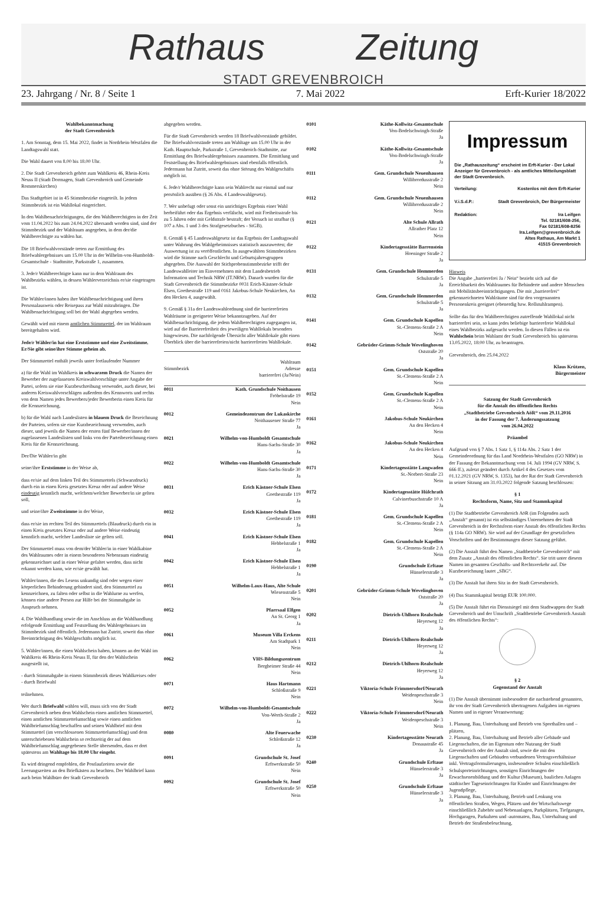Rathaus Zeitung
STADT GREVENBROICH
23. Jahrgang / Nr. 8 / Seite 1 7. Mai 2022 Erft-Kurier 18/2022
Wahlbekanntmachung
der Stadt Grevenbroich
1. Am Sonntag, dem 15. Mai 2022, findet in Nordrhein-Westfalen die Landtagswahl statt.
Die Wahl dauert von 8.00 bis 18.00 Uhr.
2. Die Stadt Grevenbroich gehört zum Wahlkreis 46, Rhein-Kreis Neuss II (Stadt Dormagen, Stadt Grevenbroich und Gemeinde Rommerskirchen)
Das Stadtgebiet ist in 45 Stimmbezirke eingeteilt. In jedem Stimmbezirk ist ein Wahllokal eingerichtet.
In den Wahlbenachrichtigungen, die den Wahlberechtigten in der Zeit vom 11.04.2022 bis zum 24.04.2022 übersandt worden sind, sind der Stimmbezirk und der Wahlraum angegeben, in dem der/die Wahlberechtigte zu wählen hat.
Die 18 Briefwahlvorstände treten zur Ermittlung des Briefwahlergebnisses um 15.00 Uhr in der Wilhelm-von-Humboldt-Gesamtschule - Stadtmitte, Parkstraße 1, zusammen.
3. Jede/r Wahlberechtigte kann nur in dem Wahlraum des Wahlbezirks wählen, in dessen Wählerverzeichnis er/sie eingetragen ist.
Die Wähler/innen haben ihre Wahlbenachrichtigung und ihren Personalausweis oder Reisepass zur Wahl mitzubringen. Die Wahlbenachrichtigung soll bei der Wahl abgegeben werden.
Gewählt wird mit einem amtlichen Stimmzettel, der im Wahlraum bereitgehalten wird.
Jede/r Wähler/in hat eine Erststimme und eine Zweitstimme. Er/Sie gibt seine/ihre Stimme geheim ab.
Der Stimmzettel enthält jeweils unter fortlaufender Nummer
a) für die Wahl im Wahlkreis in schwarzem Druck die Namen der Bewerber der zugelassenen Kreiswahlvorschläge unter Angabe der Partei, sofern sie eine Kurzbeschreibung verwendet, auch dieser, bei anderen Kreiswahlvorschlägen außerdem des Kennworts und rechts von dem Namen jedes Bewerbers/jeder Bewerberin einen Kreis für die Kennzeichnung,
b) für die Wahl nach Landeslisten in blauem Druck die Bezeichnung der Parteien, sofern sie eine Kurzbezeichnung verwenden, auch dieser, und jeweils die Namen der ersten fünf Bewerber/innen der zugelassenen Landeslisten und links von der Parteibezeichnung einen Kreis für die Kennzeichnung.
Der/Die Wähler/in gibt
seine/ihre Erststimme in der Weise ab,
dass er/sie auf dem linken Teil des Stimmzettels (Schwarzdruck) durch ein in einen Kreis gesetztes Kreuz oder auf andere Weise eindeutig kenntlich macht, welchem/welcher Bewerber/in sie gelten soll,
und seine/ihre Zweitstimme in der Weise,
dass er/sie im rechten Teil des Stimmzettels (Blaudruck) durch ein in einen Kreis gesetztes Kreuz oder auf andere Weise eindeutig kenntlich macht, welcher Landesliste sie gelten soll.
Der Stimmzettel muss von dem/der Wähler/in in einer Wahlkabine des Wahlraumes oder in einem besonderen Nebenraum eindeutig gekennzeichnet und in einer Weise gefaltet werden, dass nicht erkannt werden kann, wie er/sie gewählt hat.
Wähler/innen, die des Lesens unkundig sind oder wegen einer körperlichen Behinderung gehindert sind, den Stimmzettel zu kennzeichnen, zu falten oder selbst in die Wahlurne zu werfen, können eine andere Person zur Hilfe bei der Stimmabgabe in Anspruch nehmen.
4. Die Wahlhandlung sowie die im Anschluss an die Wahlhandlung erfolgende Ermittlung und Feststellung des Wahlergebnisses im Stimmbezirk sind öffentlich. Jedermann hat Zutritt, soweit das ohne Beeinträchtigung des Wahlgeschäfts möglich ist.
5. Wähler/innen, die einen Wahlschein haben, können an der Wahl im Wahlkreis 46 Rhein-Kreis Neuss II, für den der Wahlschein ausgestellt ist,
- durch Stimmabgabe in einem Stimmbezirk dieses Wahlkreises oder
- durch Briefwahl
teilnehmen.
Wer durch Briefwahl wählen will, muss sich von der Stadt Grevenbroich neben dem Wahlschein einen amtlichen Stimmzettel, einen amtlichen Stimmzettelumschlag sowie einen amtlichen Wahlbriefumschlag beschaffen und seinen Wahlbrief mit dem Stimmzettel (im verschlossenen Stimmzettelumschlag) und dem unterschriebenen Wahlschein so rechtzeitig der auf dem Wahlbriefumschlag angegebenen Stelle übersenden, dass er dort spätestens am Wahltage bis 18.00 Uhr eingeht.
Es wird dringend empfohlen, die Postlaufzeiten sowie die Leerungszeiten an den Briefkästen zu beachten. Der Wahlbrief kann auch beim Wahlbüro der Stadt Grevenbroich
abgegeben werden.
Für die Stadt Grevenbroich werden 18 Briefwahlvorstände gebildet. Die Briefwahlvorstände treten am Wahltage um 15.00 Uhr in der Kath. Hauptschule, Parkstraße 1, Grevenbroich-Stadtmitte, zur Ermittlung des Briefwahlergebnisses zusammen. Die Ermittlung und Feststellung des Briefwahlergebnisses sind ebenfalls öffentlich. Jedermann hat Zutritt, soweit das ohne Störung des Wahlgeschäfts möglich ist.
6. Jede/r Wahlberechtigte kann sein Wahlrecht nur einmal und nur persönlich ausüben (§ 26 Abs. 4 Landeswahlgesetz).
7. Wer unbefugt oder sonst ein unrichtiges Ergebnis einer Wahl herbeiführt oder das Ergebnis verfälscht, wird mit Freiheitsstrafe bis zu 5 Jahren oder mit Geldstrafe bestraft; der Versuch ist strafbar (§ 107 a Abs. 1 und 3 des Strafgesetzbuches - StGB).
8. Gemäß § 45 Landeswahlgesetz ist das Ergebnis der Landtagswahl unter Wahrung des Wahlgeheimnisses statistisch auszuwerten; die Auswertung ist zu veröffentlichen. In ausgewählten Stimmbezirken wird die Stimme nach Geschlecht und Geburtsjahresgruppen abgegeben. Die Auswahl der Stichprobenstimmbezirke trifft der Landeswahlleiter im Einvernehmen mit dem Landesbetrieb Information und Technik NRW (IT.NRW). Danach wurden für die Stadt Grevenbroich die Stimmbezirke 0031 Erich-Kästner-Schule Elsen, Goethestraße 119 und 0161 Jakobus-Schule Neukirchen, An den Hecken 4, ausgewählt.
9. Gemäß § 31a der Landeswahlordnung sind die barrierefreien Wahlräume in geeigneter Weise bekanntzugeben. Auf der Wahlbenachrichtigung, die jedem Wahlberechtigten zugegangen ist, wird auf die Barrierefreiheit des jeweiligen Wahllokals besonders hingewiesen. Die nachfolgende Übersicht aller Wahllokale gibt einen Überblick über die barrierefreien/nicht barrierefreien Wahllokale.
| Stimmbezirk | Wahlraum Adresse barrierefrei (Ja/Nein) |
| --- | --- |
| 0011 | Kath. Grundschule Noithausen Fröbelstraße 19 Nein |
| 0012 | Gemeindezentrum der Lukaskirche Noithausener Straße 77 Ja |
| 0021 | Wilhelm-von-Humboldt Gesamtschule Hans-Sachs-Straße 30 Ja |
| 0022 | Wilhelm-von-Humboldt Gesamtschule Hans-Sachs-Straße 30 Ja |
| 0031 | Erich Kästner-Schule Elsen Goethestraße 119 Ja |
| 0032 | Erich Kästner-Schule Elsen Goethestraße 119 Ja |
| 0041 | Erich Kästner-Schule Elsen Hebbelstraße 1 Ja |
| 0042 | Erich Kästner-Schule Elsen Hebbelstraße 1 Ja |
| 0051 | Wilhelm-Laux-Haus, Alte Schule Wiesenstraße 5 Nein |
| 0052 | Pfarrsaal Elfgen An St. Georg 1 Ja |
| 0061 | Museum Villa Erckens Am Stadtpark 1 Nein |
| 0062 | VHS-Bildungszentrum Bergheimer Straße 44 Nein |
| 0071 | Haus Hartmann Schloßstraße 9 Nein |
| 0072 | Wilhelm-von-Humboldt-Gesamtschule Von-Werth-Straße 2 Ja |
| 0080 | Alte Feuerwache Schloßstraße 12 Ja |
| 0091 | Grundschule St. Josef Erftwerkstraße 50 Nein |
| 0092 | Grundschule St. Josef Erftwerkstraße 50 Nein |
| 0101 | Käthe-Kollwitz-Gesamtschule Von-Bodelschwingh-Straße Ja |
| 0102 | Käthe-Kollwitz-Gesamtschule Von-Bodelschwingh-Straße Ja |
| 0111 | Gem. Grundschule Neuenhausen Willibrordusstraße 2 Nein |
| 0112 | Gem. Grundschule Neuenhausen Willibrordusstraße 2 Nein |
| 0121 | Alte Schule Allrath Allrather Platz 12 Nein |
| 0122 | Kindertagesstätte Barrenstein Hoeninger Straße 2 Ja |
| 0131 | Gem. Grundschule Hemmerden Schulstraße 5 Ja |
| 0132 | Gem. Grundschule Hemmerden Schulstraße 5 Ja |
| 0141 | Gem. Grundschule Kapellen St.-Clemens-Straße 2 A Nein |
| 0142 | Gebrüder-Grimm-Schule Wevelinghoven Oststraße 20 Ja |
| 0151 | Gem. Grundschule Kapellen St.-Clemens-Straße 2 A Nein |
| 0152 | Gem. Grundschule Kapellen St.-Clemens-Straße 2 A Nein |
| 0161 | Jakobus-Schule Neukirchen An den Hecken 4 Nein |
| 0162 | Jakobus-Schule Neukirchen An den Hecken 4 Nein |
| 0171 | Kindertagesstätte Langwaden St.-Norbert-Straße 23 Nein |
| 0172 | Kindertagesstätte Hülchrath Calvinerbuschstraße 10 A Ja |
| 0181 | Gem. Grundschule Kapellen St.-Clemens-Straße 2 A Nein |
| 0182 | Gem. Grundschule Kapellen St.-Clemens-Straße 2 A Nein |
| 0190 | Grundschule Erftaue Hünselerstraße 3 Ja |
| 0201 | Gebrüder-Grimm-Schule Wevelinghoven Oststraße 20 Ja |
| 0202 | Dietrich-Uhlhorn Realschule Heyerweg 12 Ja |
| 0211 | Dietrich-Uhlhorn-Realschule Heyerweg 12 Ja |
| 0212 | Dietrich-Uhlhorn-Realschule Heyerweg 12 Ja |
| 0221 | Viktoria-Schule Frimmersdorf/Neurath Weidenpeschstraße 3 Nein |
| 0222 | Viktoria-Schule Frimmersdorf/Neurath Weidenpeschstraße 3 Nein |
| 0230 | Kindertagesstätte Neurath Donaustraße 45 Ja |
| 0240 | Grundschule Erftaue Hünselerstraße 3 Ja |
| 0250 | Grundschule Erftaue Hünselerstraße 3 Ja |
Impressum
Die „Rathauszeitung“ erscheint im Erft-Kurier - Der Lokal Anzeiger für Grevenbroich - als amtliches Mitteilungsblatt der Stadt Grevenbroich.
Verteilung: Kostenlos mit dem Erft-Kurier
V.i.S.d.P.: Stadt Grevenbroich, Der Bürgermeister
Redaktion: Ira Leifgen
Tel. 02181/608-256,
Fax 02181/608-8256
Ira.Leifgen@grevenbroich.de
Altes Rathaus, Am Markt 1
41515 Grevenbroich
Hinweis
Die Angabe „barrierefrei Ja / Nein“ bezieht sich auf die Erreichbarkeit des Wahlraumes für Behinderte und andere Menschen mit Mobilitätsbeeinträchtigungen. Die mit „barrierefrei“ gekennzeichneten Wahlräume sind für den vorgenannten Personenkreis geeignet (ebenerdig bzw. Rollstuhlrampen).
Sollte das für den Wahlberechtigten zutreffende Wahllokal nicht barrierefrei sein, so kann jedes beliebige barrierefreie Wahllokal eines Wahlbezirks aufgesucht werden. In diesen Fällen ist ein Wahlschein beim Wahlamt der Stadt Grevenbroich bis spätestens 13.05.2022, 18:00 Uhr, zu beantragen.
Grevenbroich, den 25.04.2022
Klaus Krützen,
Bürgermeister
Satzung der Stadt Grevenbroich
für die Anstalt des öffentlichen Rechts
„Stadtbetriebe Grevenbroich AöR“ vom 29.11.2016
in der Fassung der 7. Änderungssatzung
vom 26.04.2022
Präambel
Aufgrund von § 7 Abs. 1 Satz 1, § 114a Abs. 2 Satz 1 der Gemeindeordnung für das Land Nordrhein-Westfalen (GO NRW) in der Fassung der Bekanntmachung vom 14. Juli 1994 (GV NRW, S. 666 ff.), zuletzt geändert durch Artikel 4 des Gesetzes vom 01.12.2021 (GV NRW, S. 1353), hat der Rat der Stadt Grevenbroich in seiner Sitzung am 31.03.2022 folgende Satzung beschlossen:
§ 1
Rechtsform, Name, Sitz und Stammkapital
(1) Die Stadtbetriebe Grevenbroich AöR (im Folgenden auch „Anstalt“ genannt) ist ein selbständiges Unternehmen der Stadt Grevenbroich in der Rechtsform einer Anstalt des öffentlichen Rechts (§ 114a GO NRW). Sie wird auf der Grundlage der gesetzlichen Vorschriften und der Bestimmungen dieser Satzung geführt.
(2) Die Anstalt führt den Namen „Stadtbetriebe Grevenbroich“ mit dem Zusatz „Anstalt des öffentlichen Rechts“. Sie tritt unter diesem Namen im gesamten Geschäfts- und Rechtsverkehr auf. Die Kurzbezeichnung lautet „SBG“.
(3) Die Anstalt hat ihren Sitz in der Stadt Grevenbroich.
(4) Das Stammkapital beträgt EUR 100.000.
(5) Die Anstalt führt ein Dienstsiegel mit dem Stadtwappen der Stadt Grevenbroich und der Umschrift „Stadtbetriebe Grevenbroich Anstalt des öffentlichen Rechts“:
§ 2
Gegenstand der Anstalt
(1) Die Anstalt übernimmt insbesondere die nachstehend genannten, ihr von der Stadt Grevenbroich übertragenen Aufgaben im eigenen Namen und in eigener Verantwortung:
1. Planung, Bau, Unterhaltung und Betrieb von Sporthallen und –plätzen,
2. Planung, Bau, Unterhaltung und Betrieb aller Gebäude und Liegenschaften, die im Eigentum oder Nutzung der Stadt Grevenbroich oder der Anstalt sind, sowie die mit den Liegenschaften und Gebäuden verbundenen Vertragsverhältnisse inkl. Vertragsformulierungen, insbesondere Schulen einschließlich Schulsporteinrichtungen, sonstigen Einrichtungen der Erwachsenenbildung und der Kultur (Museum), baulichen Anlagen städtischer Tageseinrichtungen für Kinder und Einrichtungen der Jugendpflege,
3. Planung, Bau, Unterhaltung, Betrieb und Lenkung von öffentlichen Straßen, Wegen, Plätzen und der Wirtschaftswege einschließlich Zubehör und Nebenanlagen, Parkplätzen, Tiefgaragen, Hochgaragen, Parkuhren und -automaten, Bau, Unterhaltung und Betrieb der Straßenbeleuchtung,